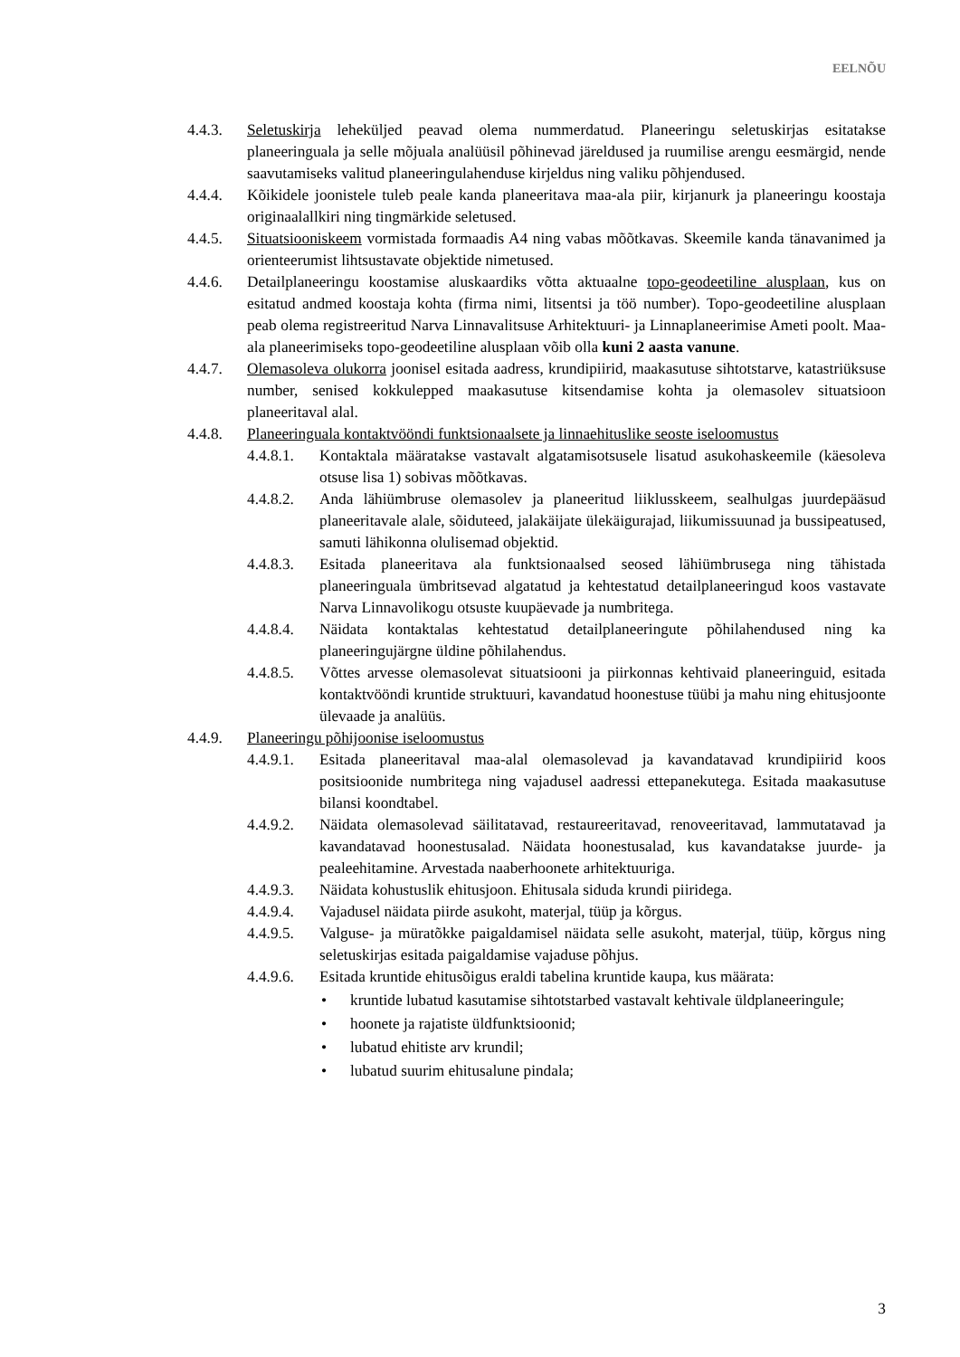EELNÕU
4.4.3. Seletuskirja leheküljed peavad olema nummerdatud. Planeeringu seletuskirjas esitatakse planeeringuala ja selle mõjuala analüüsil põhinevad järeldused ja ruumilise arengu eesmärgid, nende saavutamiseks valitud planeeringulahenduse kirjeldus ning valiku põhjendused.
4.4.4. Kõikidele joonistele tuleb peale kanda planeeritava maa-ala piir, kirjanurk ja planeeringu koostaja originaalallkiri ning tingmärkide seletused.
4.4.5. Situatsiooniskeem vormistada formaadis A4 ning vabas mõõtkavas. Skeemile kanda tänavanimed ja orienteerumist lihtsustavate objektide nimetused.
4.4.6. Detailplaneeringu koostamise aluskaardiks võtta aktuaalne topo-geodeetiline alusplaan, kus on esitatud andmed koostaja kohta (firma nimi, litsentsi ja töö number). Topo-geodeetiline alusplaan peab olema registreeritud Narva Linnavalitsuse Arhitektuuri- ja Linnaplaneerimise Ameti poolt. Maa-ala planeerimiseks topo-geodeetiline alusplaan võib olla kuni 2 aasta vanune.
4.4.7. Olemasoleva olukorra joonisel esitada aadress, krundipiirid, maakasutuse sihtotstarve, katastriüksuse number, senised kokkulepped maakasutuse kitsendamise kohta ja olemasolev situatsioon planeeritaval alal.
4.4.8. Planeeringuala kontaktvööndi funktsionaalsete ja linnaehituslike seoste iseloomustus
4.4.8.1.
Kontaktala määratakse vastavalt algatamisotsusele lisatud asukohaskeemile (käesoleva otsuse lisa 1) sobivas mõõtkavas.
4.4.8.2.
Anda lähiümbruse olemasolev ja planeeritud liiklusskeem, sealhulgas juurdepääsud planeeritavale alale, sõiduteed, jalakäijate ülekäigurajad, liikumissuunad ja bussipeatused, samuti lähikonna olulisemad objektid.
4.4.8.3.
Esitada planeeritava ala funktsionaalsed seosed lähiümbrusega ning tähistada planeeringuala ümbritsevad algatatud ja kehtestatud detailplaneeringud koos vastavate Narva Linnavolikogu otsuste kuupäevade ja numbritega.
4.4.8.4.
Näidata kontaktalas kehtestatud detailplaneeringute põhilahendused ning ka planeeringujärgne üldine põhilahendus.
4.4.8.5.
Võttes arvesse olemasolevat situatsiooni ja piirkonnas kehtivaid planeeringuid, esitada kontaktvööndi kruntide struktuuri, kavandatud hoonestuse tüübi ja mahu ning ehitusjoonte ülevaade ja analüüs.
4.4.9. Planeeringu põhijoonise iseloomustus
4.4.9.1.
Esitada planeeritaval maa-alal olemasolevad ja kavandatavad krundipiirid koos positsioonide numbritega ning vajadusel aadressi ettepanekutega. Esitada maakasutuse bilansi koondtabel.
4.4.9.2.
Näidata olemasolevad säilitatavad, restaureeritavad, renoveeritavad, lammutatavad ja kavandatavad hoonestusalad. Näidata hoonestusalad, kus kavandatakse juurde- ja pealeehitamine. Arvestada naaberhoonete arhitektuuriga.
4.4.9.3.
Näidata kohustuslik ehitusjoon. Ehitusala siduda krundi piiridega.
4.4.9.4.
Vajadusel näidata piirde asukoht, materjal, tüüp ja kõrgus.
4.4.9.5.
Valguse- ja müratõkke paigaldamisel näidata selle asukoht, materjal, tüüp, kõrgus ning seletuskirjas esitada paigaldamise vajaduse põhjus.
4.4.9.6.
Esitada kruntide ehitusõigus eraldi tabelina kruntide kaupa, kus määrata:
• kruntide lubatud kasutamise sihtotstarbed vastavalt kehtivale üldplaneeringule;
• hoonete ja rajatiste üldfunktsioonid;
• lubatud ehitiste arv krundil;
• lubatud suurim ehitusalune pindala;
3